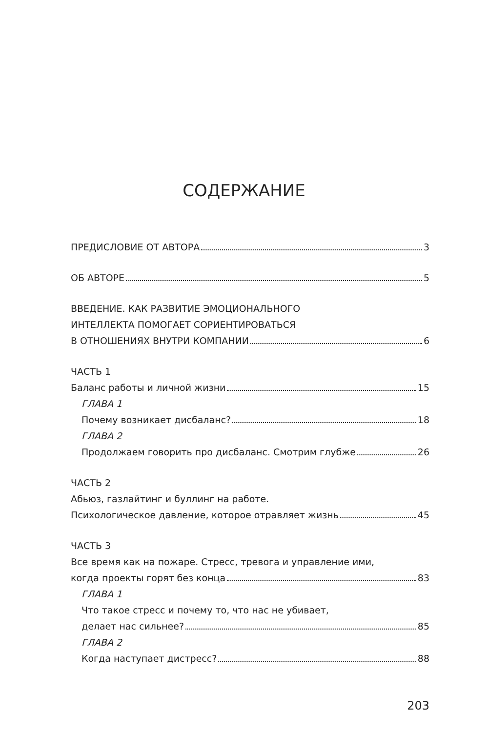СОДЕРЖАНИЕ
ПРЕДИСЛОВИЕ ОТ АВТОРА 3
ОБ АВТОРЕ 5
ВВЕДЕНИЕ. КАК РАЗВИТИЕ ЭМОЦИОНАЛЬНОГО
ИНТЕЛЛЕКТА ПОМОГАЕТ СОРИЕНТИРОВАТЬСЯ
В ОТНОШЕНИЯХ ВНУТРИ КОМПАНИИ 6
ЧАСТЬ 1
Баланс работы и личной жизни 15
ГЛАВА 1
Почему возникает дисбаланс? 18
ГЛАВА 2
Продолжаем говорить про дисбаланс. Смотрим глубже 26
ЧАСТЬ 2
Абьюз, газлайтинг и буллинг на работе.
Психологическое давление, которое отравляет жизнь 45
ЧАСТЬ 3
Все время как на пожаре. Стресс, тревога и управление ими,
когда проекты горят без конца 83
ГЛАВА 1
Что такое стресс и почему то, что нас не убивает,
делает нас сильнее? 85
ГЛАВА 2
Когда наступает дистресс? 88
203